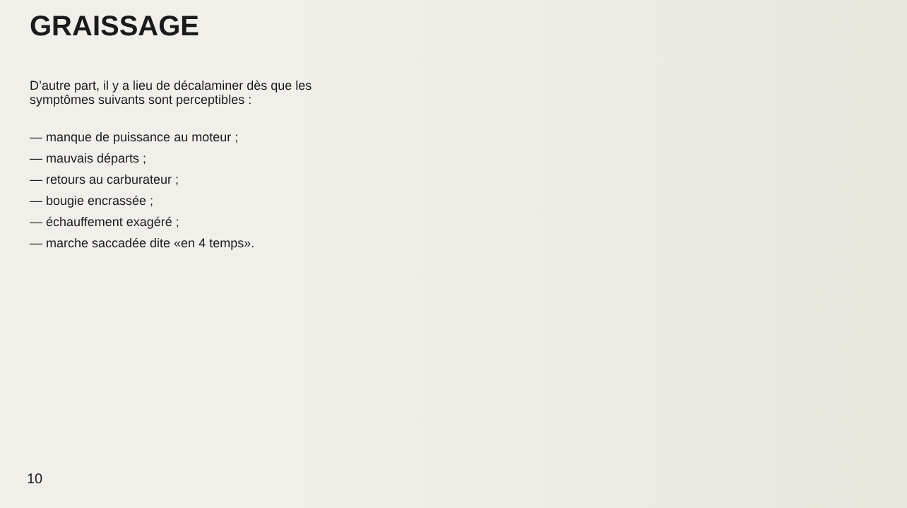GRAISSAGE
D’autre part, il y a lieu de décalaminer dès que les symptômes suivants sont perceptibles :
— manque de puissance au moteur ;
— mauvais départs ;
— retours au carburateur ;
— bougie encrassée ;
— échauffement exagéré ;
— marche saccadée dite «en 4 temps».
10